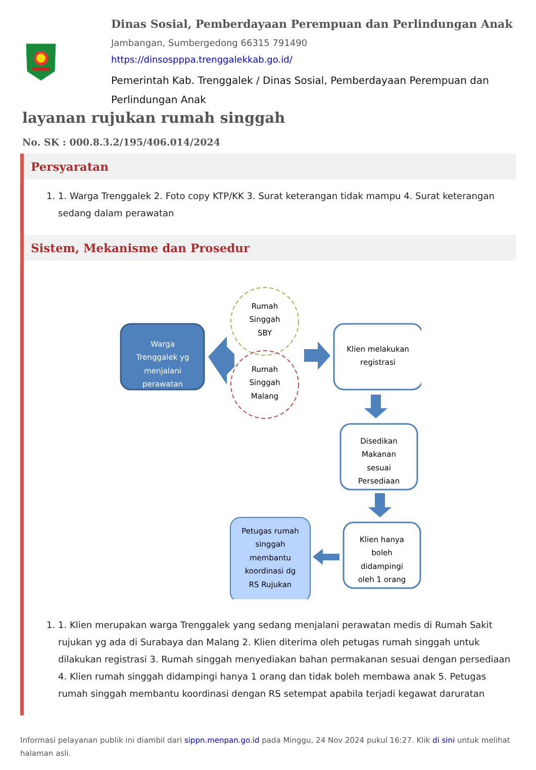Dinas Sosial, Pemberdayaan Perempuan dan Perlindungan Anak
Jambangan, Sumbergedong 66315 791490
https://dinsospppa.trenggalekkab.go.id/
Pemerintah Kab. Trenggalek / Dinas Sosial, Pemberdayaan Perempuan dan Perlindungan Anak
layanan rujukan rumah singgah
No. SK : 000.8.3.2/195/406.014/2024
Persyaratan
1. 1. Warga Trenggalek 2. Foto copy KTP/KK 3. Surat keterangan tidak mampu 4. Surat keterangan sedang dalam perawatan
Sistem, Mekanisme dan Prosedur
Warga Trenggalek yg menjalani perawatan
Rumah Singgah SBY
Rumah Singgah Malang
Klien melakukan registrasi
Disedikan Makanan sesuai Persediaan
Klien hanya boleh didampingi oleh 1 orang
Petugas rumah singgah membantu koordinasi dg RS Rujukan
1. 1. Klien merupakan warga Trenggalek yang sedang menjalani perawatan medis di Rumah Sakit rujukan yg ada di Surabaya dan Malang 2. Klien diterima oleh petugas rumah singgah untuk dilakukan registrasi 3. Rumah singgah menyediakan bahan permakanan sesuai dengan persediaan 4. Klien rumah singgah didampingi hanya 1 orang dan tidak boleh membawa anak 5. Petugas rumah singgah membantu koordinasi dengan RS setempat apabila terjadi kegawat daruratan
Informasi pelayanan publik ini diambil dari sippn.menpan.go.id pada Minggu, 24 Nov 2024 pukul 16:27. Klik di sini untuk melihat halaman asli.